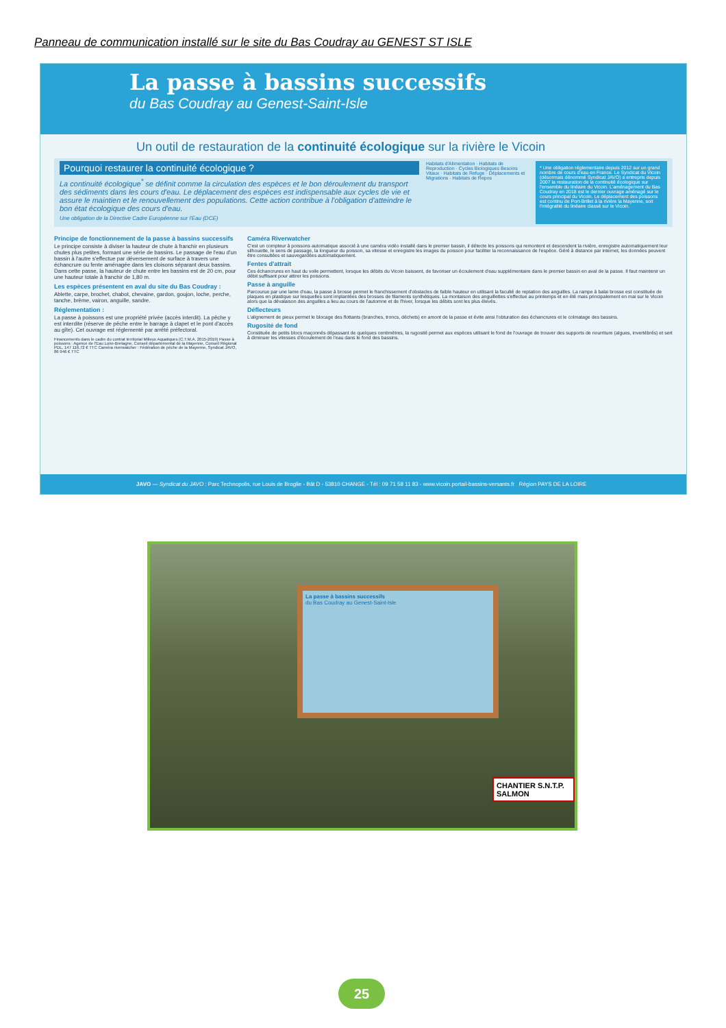Panneau de communication installé sur le site du Bas Coudray au GENEST ST ISLE
La passe à bassins successifs
du Bas Coudray au Genest-Saint-Isle
Un outil de restauration de la continuité écologique sur la rivière le Vicoin
Pourquoi restaurer la continuité écologique ?
La continuité écologique<sup>*</sup> se définit comme la circulation des espèces et le bon déroulement du transport des sédiments dans les cours d'eau. Le déplacement des espèces est indispensable aux cycles de vie et assure le maintien et le renouvellement des populations. Cette action contribue à l'obligation d'atteindre le bon état écologique des cours d'eau.
Une obligation de la Directive Cadre Européenne sur l'Eau (DCE)
Habitats d'Alimentation · Habitats de Reproduction · Cycles Biologiques Besoins Vitaux · Habitats de Refuge · Déplacements et Migrations · Habitats de Repos
* Une obligation réglementaire depuis 2012 sur un grand nombre de cours d'eau en France. Le Syndicat du Vicoin (désormais dénommé Syndicat JAVO) a entrepris depuis 2007 la restauration de la continuité écologique sur l'ensemble du linéaire du Vicoin. L'aménagement du Bas Coudray en 2018 est le dernier ouvrage aménagé sur le cours principal du Vicoin. Le déplacement des poissons est continu de Port-Brillet à la rivière la Mayenne, soit l'intégralité du linéaire classé sur le Vicoin.
Principe de fonctionnement de la passe à bassins successifs
Le principe consiste à diviser la hauteur de chute à franchir en plusieurs chutes plus petites, formant une série de bassins. Le passage de l'eau d'un bassin à l'autre s'effectue par déversement de surface à travers une échancrure ou fente aménagée dans les cloisons séparant deux bassins. Dans cette passe, la hauteur de chute entre les bassins est de 20 cm, pour une hauteur totale à franchir de 1,80 m.
Les espèces présentent en aval du site du Bas Coudray :
Ablette, carpe, brochet, chabot, chevaine, gardon, goujon, loche, perche, tanche, brème, vairon, anguille, sandre.
Réglementation :
La passe à poissons est une propriété privée (accès interdit). La pêche y est interdite (réserve de pêche entre le barrage à clapet et le pont d'accès au gîte). Cet ouvrage est réglementé par arrêté préfectoral.
Financements dans le cadre du contrat territorial Milieux Aquatiques (C.T.M.A. 2015-2019) Passe à poissons : Agence de l'Eau Loire-Bretagne, Conseil départemental de la Mayenne, Conseil Régional PDL, 147 116,72 € TTC Caméra riverwatcher : Fédération de pêche de la Mayenne, Syndicat JAVO, 86 946 € TTC
Caméra Riverwatcher
C'est un compteur à poissons automatique associé à une caméra vidéo installé dans le premier bassin, il détecte les poissons qui remontent et descendent la rivière, enregistre automatiquement leur silhouette, le sens de passage, la longueur du poisson, sa vitesse et enregistre les images du poisson pour faciliter la reconnaissance de l'espèce. Géré à distance par internet, les données peuvent être consultées et sauvegardées automatiquement.
Fentes d'attrait
Ces échancrures en haut du voile permettent, lorsque les débits du Vicoin baissent, de favoriser un écoulement d'eau supplémentaire dans le premier bassin en aval de la passe. Il faut maintenir un débit suffisant pour attirer les poissons.
Passe à anguille
Parcourue par une lame d'eau, la passe à brosse permet le franchissement d'obstacles de faible hauteur en utilisant la faculté de reptation des anguilles. La rampe à balai brosse est constituée de plaques en plastique sur lesquelles sont implantées des brosses de filaments synthétiques. La montaison des anguillettes s'effectue au printemps et en été mais principalement en mai sur le Vicoin alors que la dévalaison des anguilles a lieu au cours de l'automne et de l'hiver, lorsque les débits sont les plus élevés.
Déflecteurs
L'alignement de pieux permet le blocage des flottants (branches, troncs, déchets) en amont de la passe et évite ainsi l'obturation des échancrures et le colmatage des bassins.
Rugosité de fond
Constituée de petits blocs maçonnés dépassant de quelques centimètres, la rugosité permet aux espèces utilisant le fond de l'ouvrage de trouver des supports de nourriture (algues, invertébrés) et sert à diminuer les vitesses d'écoulement de l'eau dans le fond des bassins.
JAVO — Syndicat du JAVO : Parc Technopolis, rue Louis de Broglie - Bât D - 53810 CHANGE - Tél : 09 71 58 11 83 - www.vicoin.portail-bassins-versants.fr Région PAYS DE LA LOIRE
La passe à bassins successifs
du Bas Coudray au Genest-Saint-Isle
CHANTIER S.N.T.P. SALMON
25